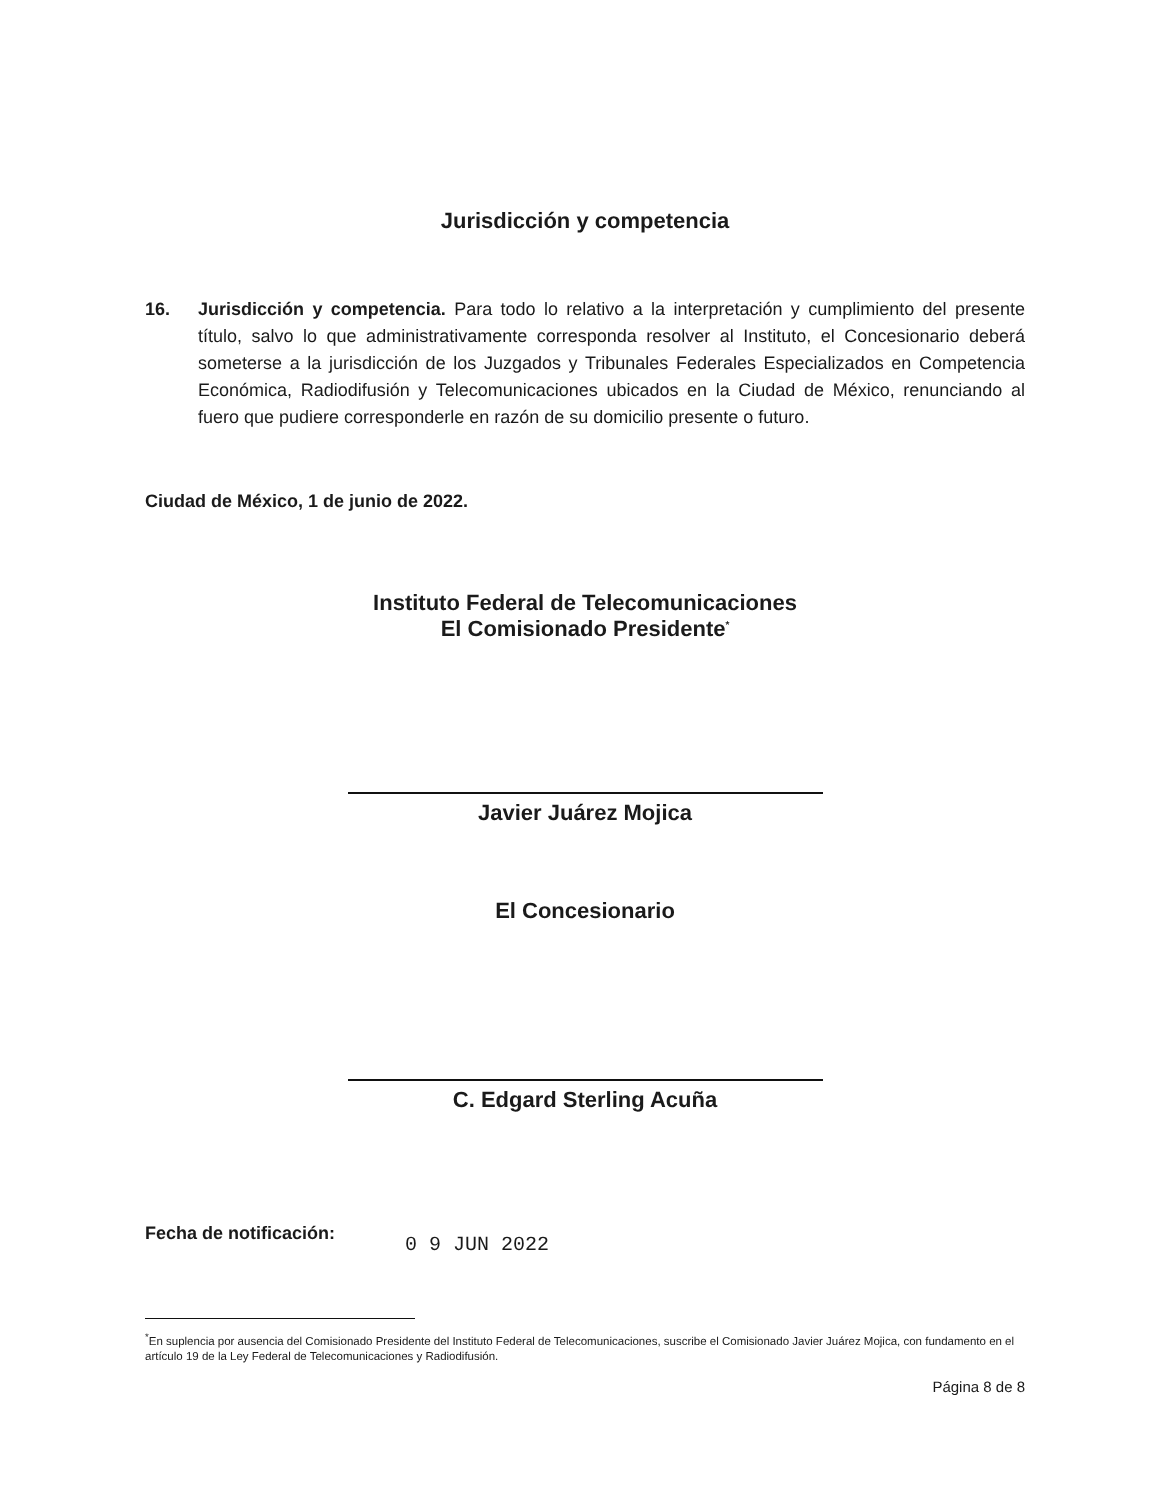Jurisdicción y competencia
16. Jurisdicción y competencia. Para todo lo relativo a la interpretación y cumplimiento del presente título, salvo lo que administrativamente corresponda resolver al Instituto, el Concesionario deberá someterse a la jurisdicción de los Juzgados y Tribunales Federales Especializados en Competencia Económica, Radiodifusión y Telecomunicaciones ubicados en la Ciudad de México, renunciando al fuero que pudiere corresponderle en razón de su domicilio presente o futuro.
Ciudad de México, 1 de junio de 2022.
Instituto Federal de Telecomunicaciones
El Comisionado Presidente<sup>*</sup>
Javier Juárez Mojica
El Concesionario
C. Edgard Sterling Acuña
Fecha de notificación:
0 9 JUN 2022
<sup>*</sup> En suplencia por ausencia del Comisionado Presidente del Instituto Federal de Telecomunicaciones, suscribe el Comisionado Javier Juárez Mojica, con fundamento en el artículo 19 de la Ley Federal de Telecomunicaciones y Radiodifusión.
Página 8 de 8